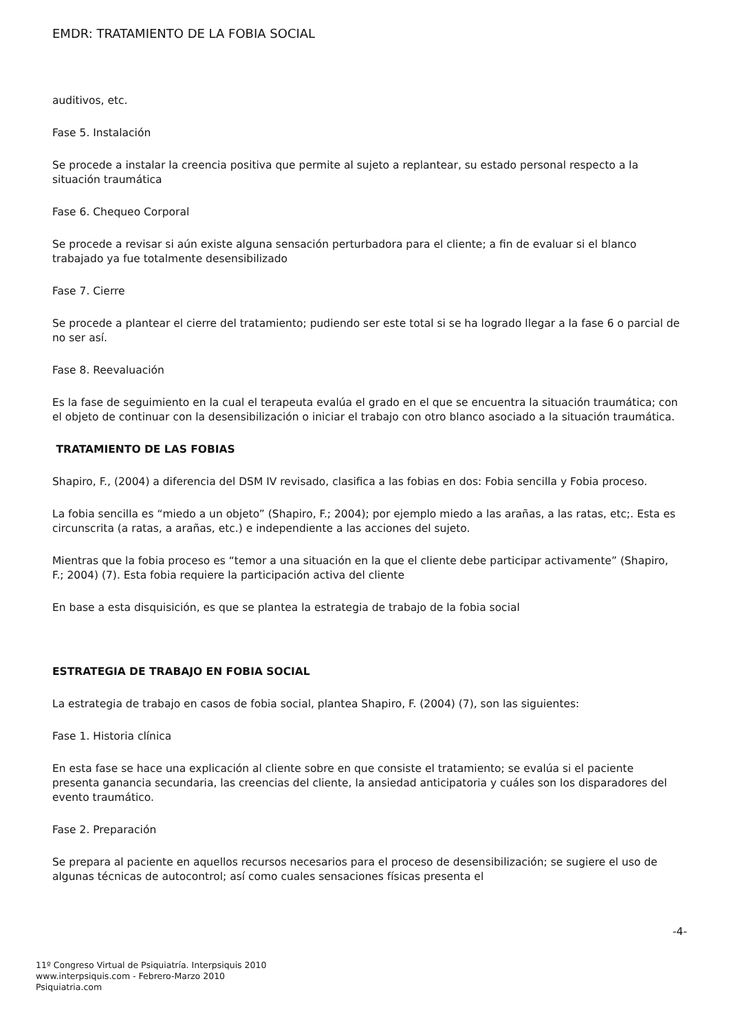EMDR: TRATAMIENTO DE LA FOBIA SOCIAL
auditivos, etc.
Fase 5. Instalación
Se procede a instalar la creencia positiva que permite al sujeto a replantear, su estado personal respecto a la situación traumática
Fase 6. Chequeo Corporal
Se procede a revisar si aún existe alguna sensación perturbadora para el cliente; a fin de evaluar si el blanco trabajado ya fue totalmente desensibilizado
Fase 7. Cierre
Se procede a plantear el cierre del tratamiento; pudiendo ser este total si se ha logrado llegar a la fase 6 o parcial de no ser así.
Fase 8. Reevaluación
Es la fase de seguimiento en la cual el terapeuta evalúa el grado en el que se encuentra la situación traumática; con el objeto de continuar con la desensibilización o iniciar el trabajo con otro blanco asociado a la situación traumática.
TRATAMIENTO DE LAS FOBIAS
Shapiro, F., (2004) a diferencia del DSM IV revisado, clasifica a las fobias en dos: Fobia sencilla y Fobia proceso.
La fobia sencilla es “miedo a un objeto” (Shapiro, F.; 2004); por ejemplo miedo a las arañas, a las ratas, etc;. Esta es circunscrita (a ratas, a arañas, etc.) e independiente a las acciones del sujeto.
Mientras que la fobia proceso es “temor a una situación en la que el cliente debe participar activamente” (Shapiro, F.; 2004) (7). Esta fobia requiere la participación activa del cliente
En base a esta disquisición, es que se plantea la estrategia de trabajo de la fobia social
ESTRATEGIA DE TRABAJO EN FOBIA SOCIAL
La estrategia de trabajo en casos de fobia social, plantea Shapiro, F. (2004) (7), son las siguientes:
Fase 1. Historia clínica
En esta fase se hace una explicación al cliente sobre en que consiste el tratamiento; se evalúa si el paciente presenta ganancia secundaria, las creencias del cliente, la ansiedad anticipatoria y cuáles son los disparadores del evento traumático.
Fase 2. Preparación
Se prepara al paciente en aquellos recursos necesarios para el proceso de desensibilización; se sugiere el uso de algunas técnicas de autocontrol; así como cuales sensaciones físicas presenta el
-4-
11º Congreso Virtual de Psiquiatría. Interpsiquis 2010
www.interpsiquis.com - Febrero-Marzo 2010
Psiquiatria.com